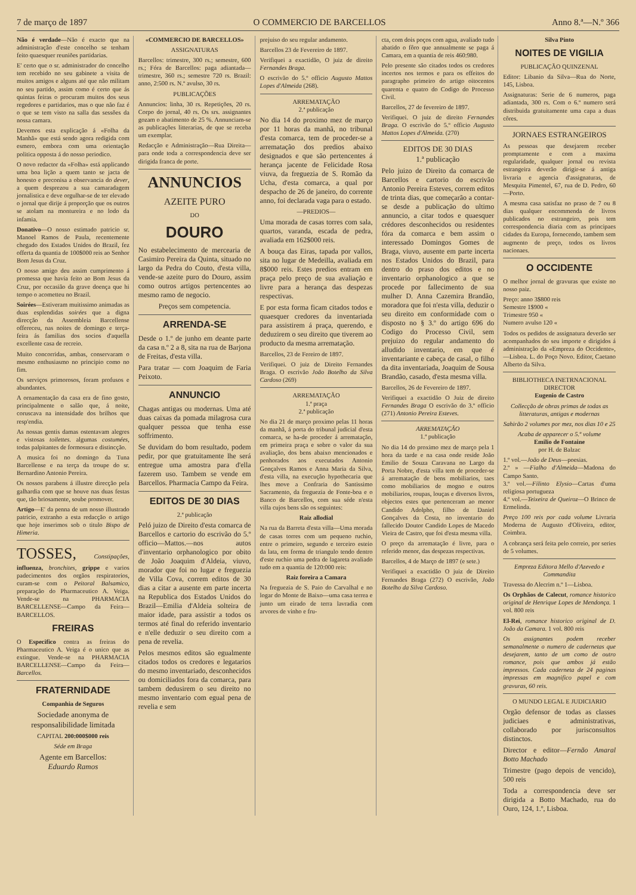7 de março de 1897 O COMMERCIO DE BARCELLOS Anno 8.ª—N.º 366
Não é verdade—Não é exacto que na administração d'este concelho se tenham feito quaesquer reuniões partidarias.
E' certo que o sr. administrador do concelho tem recebido no seu gabinete a visita de muitos amigos e alguns até que não militam no seu partido, assim como é certo que ás quintas feiras o procuram muitos dos seus regedores e partidarios, mas o que não faz é o que se tem visto na salla das sessões da nossa camara.
Devemos esta explicação á «Folha da Manhã» que está sendo agora redigida com esmero, embora com uma orientação politica opposta á do nosso periodico.
O novo redactor da «Folha» está applicando uma boa lição a quem tanto se jacta de honesto e preconisa a observancia do dever, a quem desprezou a sua camaradagem jornalistica e deve orgulhar-se de ter elevado o jornal que dirije á proporção que os outros se atolam na montureira e no lodo da infamia.
Donativo—O nosso estimado patricio sr. Manoel Ramos de Paula, recentemente chegado dos Estados Unidos do Brazil, fez offerta da quantia de 100$000 reis ao Senhor Bom Jesus da Cruz.
O nosso amigo deu assim cumprimento á promessa que havia feito ao Bom Jesus da Cruz, por occasião da grave doença que hi tempo o acometteu no Brazil.
Soirées—Estiveram muitissimo animadas as duas esplendidas soirées que a digna direcção da Assembleia Barcellense offereceu, nas noites de domingo e terça-feira ás familias dos socios d'aquella excellente casa de recreio.
Muito concorridas, ambas, conservaram o mesmo enthusiasmo no principio como no fim.
Os serviços primorosos, foram profusos e abundantes.
A ornamentação da casa era de fino gosto, principalmente o salão que, á noite, coruscava na intensidade dos brilhos que resp'endia.
As nossas gentis damas ostentavam alegres e vistosas toilettes. algumas costumées, todas palpitantes de formosura e distincção.
A musica foi no domingo da Tuna Barcellense e na terça da troupe do sr. Bernardino Antonio Pereira.
Os nossos parabens á illustre direcção pela galhardia com que se houve nas duas festas que, tão briosamente, soube promover.
Artigo—E' da penna de um nosso illustrado patricio, extranho a esta redacção o artigo que hoje inserimos sob o titulo Bispo de Himeria.
TOSSES, Constipações, influenza, bronchites, grippe e varios padecimentos dos orgãos respiratorios, curam-se com o Peitoral Balsamico, preparação do Pharmaceutico A. Veiga. Vende-se na PHARMACIA BARCELLENSE—Campo da Feira—BARCELLOS.
FREIRAS
O Especifico contra as freiras do Pharmaceutico A. Veiga é o unico que as extingue. Vende-se na PHARMACIA BARCELLENSE—Campo da Feira—Barcellos.
FRATERNIDADE
Companhia de Seguros
Sociedade anonyma de responsalibilidade limitada
CAPITAL 200:000$000 reis
Séde em Braga
Agente em Barcellos:
Eduardo Ramos
«COMMERCIO DE BARCELLOS»
ASSIGNATURAS
Barcellos: trimestre, 300 rs.; semestre, 600 rs.; Fóra de Barcellos: paga adiantada—trimestre, 360 rs.; semestre 720 rs. Brazil: anno, 2:500 rs. N.º avulso, 30 rs.
PUBLICAÇÕES
Annuncios: linha, 30 rs. Repetições, 20 rs. Corpo do jornal, 40 rs. Os srs. assignantes gozam o abatimento de 25 %. Annunciam-se as publicações litterarias, de que se receba um exemplar.
Redacção e Administração—Rua Direita—para onde toda a correspondencia deve ser dirigida franca de porte.
ANNUNCIOS
AZEITE PURO
DO
DOURO
No estabelecimento de mercearia de Casimiro Pereira da Quinta, situado no largo da Pedra do Couto, d'esta villa, vende-se azeite puro do Douro, assim como outros artigos pertencentes ao mesmo ramo de negocio.
Preços sem competencia.
ARRENDA-SE
Desde o 1.º de junho em deante parte da casa n.º 2 a 8, sita na rua de Barjona de Freitas, d'esta villa.
Para tratar — com Joaquim de Faria Peixoto.
ANNUNCIO
Chagas antigas ou modernas. Uma até duas caixas da pomada milagrosa cura qualquer pessoa que tenha esse soffrimento.
Se duvidam do bom resultado, podem pedir, por que gratuitamente lhe será entregue uma amostra para d'ella fazerem uso. Tambem se vende em Barcellos. Pharmacia Campo da Feira.
EDITOS DE 30 DIAS
2.ª publicação
Peló juizo de Direito d'esta comarca de Barcellos e cartorio do escrivão do 5.º officio—Mattos.—nos autos d'inventario orphanologico por obito de João Joaquim d'Aldeia, viuvo, morador que foi no lugar e freguezia de Villa Cova, correm editos de 30 dias a citar a ausente em parte incerta na Republica dos Estados Unidos do Brazil—Emilia d'Aldeia solteira de maior idade, para assistir a todos os termos até final do referido inventario e n'elle deduzir o seu direito com a pena de revelia.
Pelos mesmos editos são egualmente citados todos os credores e legatarios do mesmo inventariado, desconhecidos ou domiciliados fora da comarca, para tambem dedusirem o seu direito no mesmo inventario com egual pena de revelia e sem
prejuiso do seu regular andamento.
Barcellos 23 de Fevereiro de 1897.
Verifiquei a exactidão, O juiz de direito Fernandes Braga.
O escrivão do 5.º officio Augusto Mattos Lopes d'Almeida (268).
ARREMATAÇÃO
2.ª publicação
No dia 14 do proximo mez de março por 11 horas da manhã, no tribunal d'esta comarca, tem de proceder-se a arrematação dos predios abaixo designados e que são pertencentes á herança jacente de Felicidade Rosa viuva, da freguezia de S. Romão da Ucha, d'esta comarca, a qual por despacho de 26 de janeiro, do corrente anno, foi declarada vaga para o estado.
—PREDIOS—
Uma morada de casas torres com sala, quartos, varanda, escada de pedra, avaliada em 162$000 reis.
A bouça das Eiras, tapada por vallos, sita no lugar de Medeilla, avaliada em 8$000 reis. Estes predios entram em praça pelo preço de sua avaliação e livre para a herança das despezas respectivas.
E por esta forma ficam citados todos e quaesquer credores da inventariada para assistirem á praça, querendo, e deduzirem o seu direito que tiverem ao producto da mesma arrematação.
Barcellos, 23 de Fereiro de 1897.
Verifiquei. O juiz de Direito Fernandes Braga. O escrivão João Botelho da Silva Cardoso (269)
ARREMATAÇÃO
1.ª praça
2.ª publicação
No dia 21 de março proximo pelas 11 horas da manhã, á porta do tribunal judicial d'esta comarca, se ha-de proceder á arrematação, em primeira praça e sobre o valor da sua avaliação, dos bens abaixo mencionados e penhorados aos executados Antonio Gonçalves Ramos e Anna Maria da Silva, d'esta villa, na execução hypothecaria que lhes move a Confraria do Santissimo Sacramento, da freguezia de Fonte-boa e o Banco de Barcellos, com sua séde n'esta villa cujos bens são os seguintes:
Raiz allodial
Na rua da Barreta d'esta villa—Uma morada de casas torres com um pequeno ruchio, entre o primeiro, segundo e terceiro esteio da lata, em forma de triangulo tendo dentro d'este ruchio uma pedra de lagareta avaliado tudo em a quantia de 120:000 reis:
Raiz foreira a Camara
Na freguezia de S. Paio do Carvalhal e no logar do Monte de Baixo—uma casa terrea e junto um eirado de terra lavradia com arvores de vinho e fru-
cta, com dois poços com agua, avaliado tudo abatido o fôro que annualmente se paga á Camara, em a quantia de reis 460:980.
Pelo presente são citados todos os credores incertos nos termos e para os effeitos do paragrapho primeiro do artigo oitocentos quarenta e quatro do Codigo do Processo Civil.
Barcellos, 27 de fevereiro de 1897.
Verifiquei. O juiz de direito Fernandes Braga. O escrivão do 5.º officio Augusto Mattos Lopes d'Almeida. (270)
EDITOS DE 30 DIAS
1.ª publicação
Pelo juizo de Direito da comarca de Barcellos e cartorio do escrivão Antonio Pereira Esteves, correm editos de trinta dias, que começarão a contar-se desde a publicação do ultimo annuncio, a citar todos e quaesquer crédores desconhecidos ou residentes fóra da comarca e bem assim o interessado Domingos Gomes de Braga, viuvo, ausente em parte incerta nos Estados Unidos do Brazil, para dentro do praso dos editos e no inventario orphanologico a que se procede por fallecimento de sua mulher D. Anna Cazemira Brandão, moradora que foi n'esta villa, deduzir o seu direito em conformidade com o disposto no § 3.º do artigo 696 do Codigo do Processo Civil, sem prejuizo do regular andamento do alludido inventario, em que é inventariante e cabeça de casal, o filho da dita inventariada, Joaquim de Sousa Brandão, casado, d'esta mesma villa.
Barcellos, 26 de Fevereiro de 1897.
Verifiquei a exactidão O Juiz de direito Fernandes Braga O escrivão do 3.º officio (271) Antonio Pereira Esteves.
ARREMATAÇÃO
1.ª publicação
No dia 14 do proximo mez de março pela 1 hora da tarde e na casa onde reside João Emilio de Souza Caravana no Largo da Porta Nobre, d'esta villa tem de proceder-se á arrematação de bens mobiliarios, taes como mobiliarios de mogno e outros mobiliarios, roupas, louças e diversos livros, objectos estes que pertenceram ao menor Candido Adolpho, filho de Daniel Gonçalves da Costa, no inventario do fallecido Doutor Candido Lopes de Macedo Vieira de Castro, que foi d'esta mesma villa.
O preço da arrematação é livre, para o referido menor, das despezas respectivas.
Barcellos, 4 de Março de 1897 (e sete.)
Verifiquei a exactidão O juiz de Direito Fernandes Braga (272) O escrivão, João Botelho da Silva Cardoso.
Silva Pinto
NOITES DE VIGILIA
PUBLICAÇÃO QUINZENAL
Editor: Libanio da Silva—Rua do Norte, 145, Lisboa.
Assignaturas: Serie de 6 numeros, paga adiantada, 300 rs. Com o 6.º numero será distribuida gratuitamente uma capa a duas côres.
JORNAES ESTRANGEIROS
As pessoas que desejarem receber promptamente e com a maxima regularidade, qualquer jornal ou revista estrangeira deverão dirigir-se á antiga livraria e agencia d'assignaturas, de Mesquita Pimentel, 67, rua de D. Pedro, 60—Porto.
A mesma casa satisfaz no praso de 7 ou 8 dias qualquer encommenda de livros publicados no estrangeiro, pois tem correspondencia diaria com as principaes cidades da Europa, fornecendo, tambem sem augmento de preço, todos os livros nacionaes.
O OCCIDENTE
O melhor jornal de gravuras que existe no nosso paiz.
Preço: anno 3$800 reis
Semestre 1$900 «
Trimestre 950 «
Numero avulso 120 «
Todos os pedidos de assignatura deverão ser acompanhados do seu importe e dirigidos á administração da «Empreza do Occidente»,—Lisboa. L. do Poço Novo. Editor, Caetano Alberto da Silva.
BIBLIOTHECA INETRNACIONAL
DIRECTOR
Eugenio de Castro
Collecção de obras primas de todas as litteraturas, antigas e modernas
Sahirão 2 volumes por mez, nos dias 10 e 25
Acaba de apparecer o 5.º volume
Emilio de Fontaine
por H. de Balzac
1.º vol.—João de Deus—poesias.
2.º » —Fialho d'Almeida—Madona do Campo Santo.
3.º vol.—Filinto Elysio—Cartas d'uma religiosa portugueza
4.º vol.—Teixeira de Queiroz—O Brinco de Ermelinda.
Preço 100 reis por cada volume Livraria Moderna de Augusto d'Oliveira, editor, Coimbra.
A cobrança será feita pelo correio, por series de 5 volumes.
Empreza Editora Mello d'Azevedo e Commandita
Travessa do Alecrim n.º 1—Lisboa.
Os Orphãos de Calecut, romance historico original de Henrique Lopes de Mendonça. 1 vol. 800 reis
El-Rei, romance historico original de D. João da Camara. 1 vol. 800 reis
Os assignantes podem receber semanalmente o numero de cadernetas que desejarem, tanto de um como de outro romance, pois que ambos já estão impressos. Cada caderneta de 24 paginas impressas em magnifico papel e com gravuras, 60 reis.
O MUNDO LEGAL E JUDICIARIO
Orgão defensor de todas as classes judiciaes e administrativas, collaborado por jurisconsultos distinctos.
Director e editor—Fernão Amaral Botto Machado
Trimestre (pago depois de vencido), 500 reis
Toda a correspondencia deve ser dirigida a Botto Machado, rua do Ouro, 124, 1.º, Lisboa.